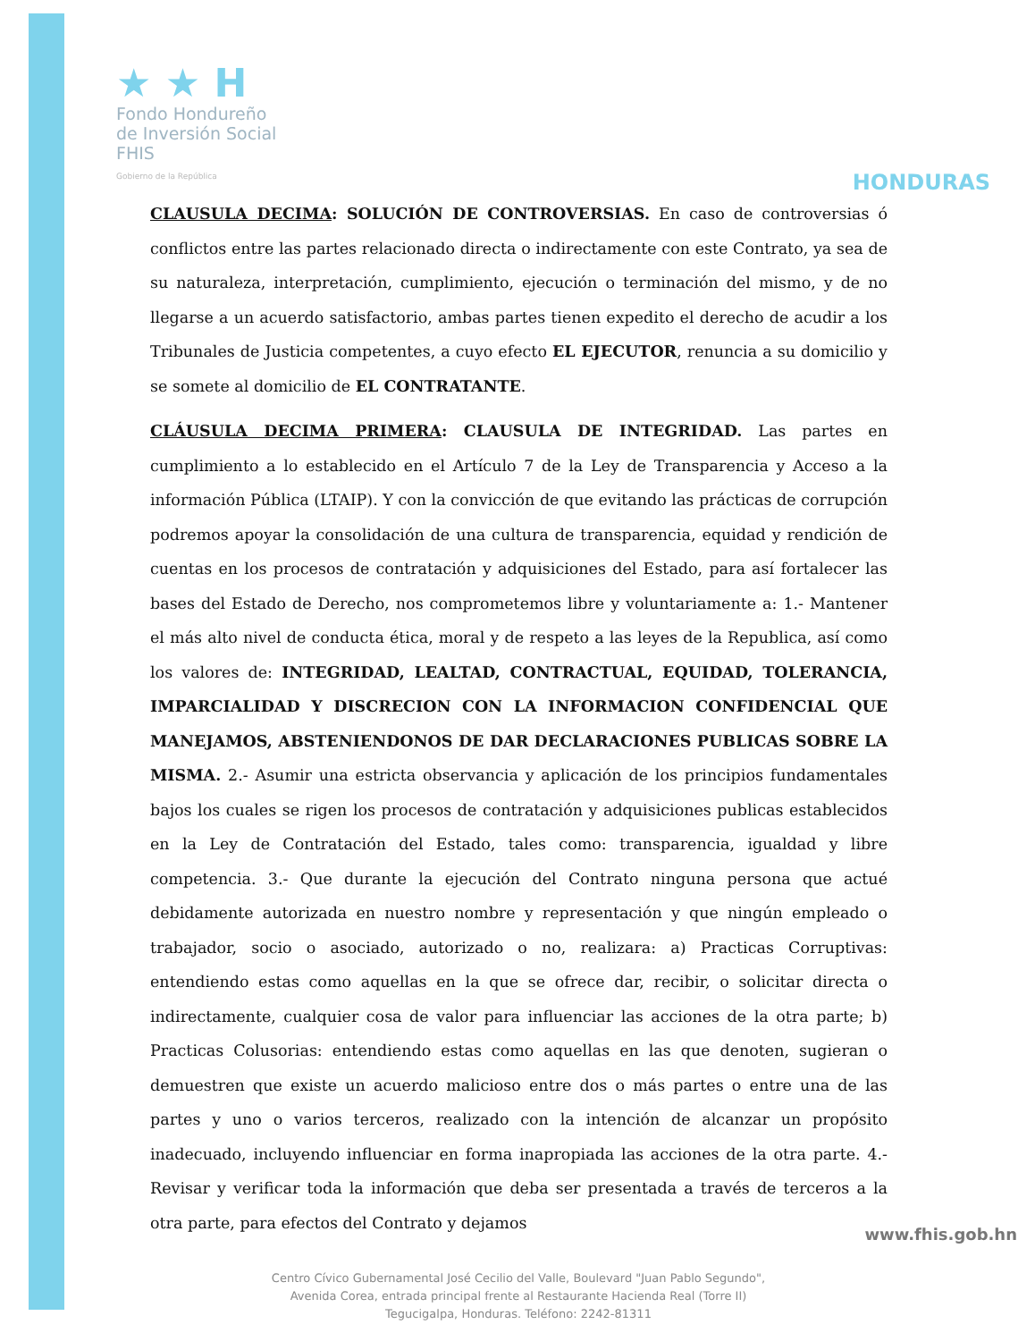★ ★ H
Fondo Hondureño
de Inversión Social
FHIS
Gobierno de la República
HONDURAS
CLAUSULA DECIMA: SOLUCIÓN DE CONTROVERSIAS. En caso de controversias ó conflictos entre las partes relacionado directa o indirectamente con este Contrato, ya sea de su naturaleza, interpretación, cumplimiento, ejecución o terminación del mismo, y de no llegarse a un acuerdo satisfactorio, ambas partes tienen expedito el derecho de acudir a los Tribunales de Justicia competentes, a cuyo efecto EL EJECUTOR, renuncia a su domicilio y se somete al domicilio de EL CONTRATANTE.
CLÁUSULA DECIMA PRIMERA: CLAUSULA DE INTEGRIDAD. Las partes en cumplimiento a lo establecido en el Artículo 7 de la Ley de Transparencia y Acceso a la información Pública (LTAIP). Y con la convicción de que evitando las prácticas de corrupción podremos apoyar la consolidación de una cultura de transparencia, equidad y rendición de cuentas en los procesos de contratación y adquisiciones del Estado, para así fortalecer las bases del Estado de Derecho, nos comprometemos libre y voluntariamente a: 1.- Mantener el más alto nivel de conducta ética, moral y de respeto a las leyes de la Republica, así como los valores de: INTEGRIDAD, LEALTAD, CONTRACTUAL, EQUIDAD, TOLERANCIA, IMPARCIALIDAD Y DISCRECION CON LA INFORMACION CONFIDENCIAL QUE MANEJAMOS, ABSTENIENDONOS DE DAR DECLARACIONES PUBLICAS SOBRE LA MISMA. 2.- Asumir una estricta observancia y aplicación de los principios fundamentales bajos los cuales se rigen los procesos de contratación y adquisiciones publicas establecidos en la Ley de Contratación del Estado, tales como: transparencia, igualdad y libre competencia. 3.- Que durante la ejecución del Contrato ninguna persona que actué debidamente autorizada en nuestro nombre y representación y que ningún empleado o trabajador, socio o asociado, autorizado o no, realizara: a) Practicas Corruptivas: entendiendo estas como aquellas en la que se ofrece dar, recibir, o solicitar directa o indirectamente, cualquier cosa de valor para influenciar las acciones de la otra parte; b) Practicas Colusorias: entendiendo estas como aquellas en las que denoten, sugieran o demuestren que existe un acuerdo malicioso entre dos o más partes o entre una de las partes y uno o varios terceros, realizado con la intención de alcanzar un propósito inadecuado, incluyendo influenciar en forma inapropiada las acciones de la otra parte. 4.- Revisar y verificar toda la información que deba ser presentada a través de terceros a la otra parte, para efectos del Contrato y dejamos
Centro Cívico Gubernamental José Cecilio del Valle, Boulevard "Juan Pablo Segundo",
Avenida Corea, entrada principal frente al Restaurante Hacienda Real (Torre II)
Tegucigalpa, Honduras. Teléfono: 2242-81311
www.fhis.gob.hn